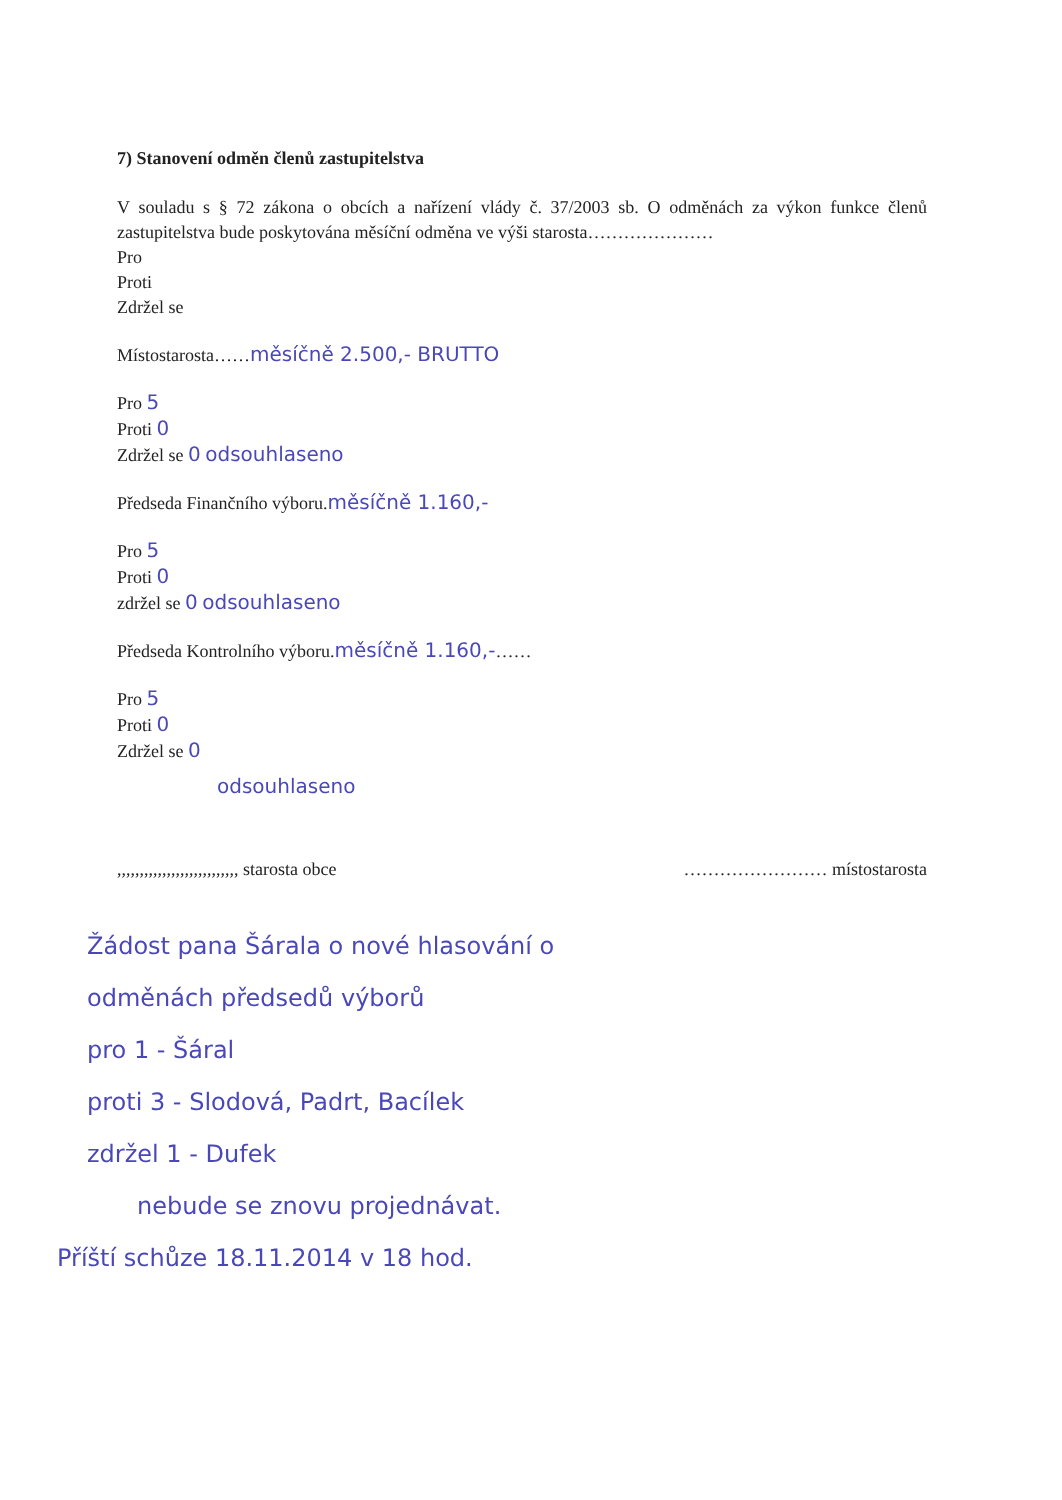7) Stanovení odměn členů zastupitelstva
V souladu s § 72 zákona o obcích a nařízení vlády č. 37/2003 sb. O odměnách za výkon funkce členů zastupitelstva bude poskytována měsíční odměna ve výši starosta…………………
Pro
Proti
Zdržel se
Místostarosta……měsíčně 2.500,- BRUTTO
Pro 5
Proti 0
Zdržel se 0 odsouhlaseno
Předseda Finančního výboru.měsíčně 1.160,-
Pro 5
Proti 0
zdržel se 0 odsouhlaseno
Předseda Kontrolního výboru.měsíčně 1.160,-……
Pro 5
Proti 0
Zdržel se 0
odsouhlaseno
,,,,,,,,,,,,,,,,,,,,,,,,,,, starosta obce …………………… místostarosta
Žádost pana Šárala o nové hlasování o
odměnách předsedů výborů
pro 1 - Šáral
proti 3 - Slodová, Padrt, Bacílek
zdržel 1 - Dufek
nebude se znovu projednávat.
Příští schůze 18.11.2014 v 18 hod.